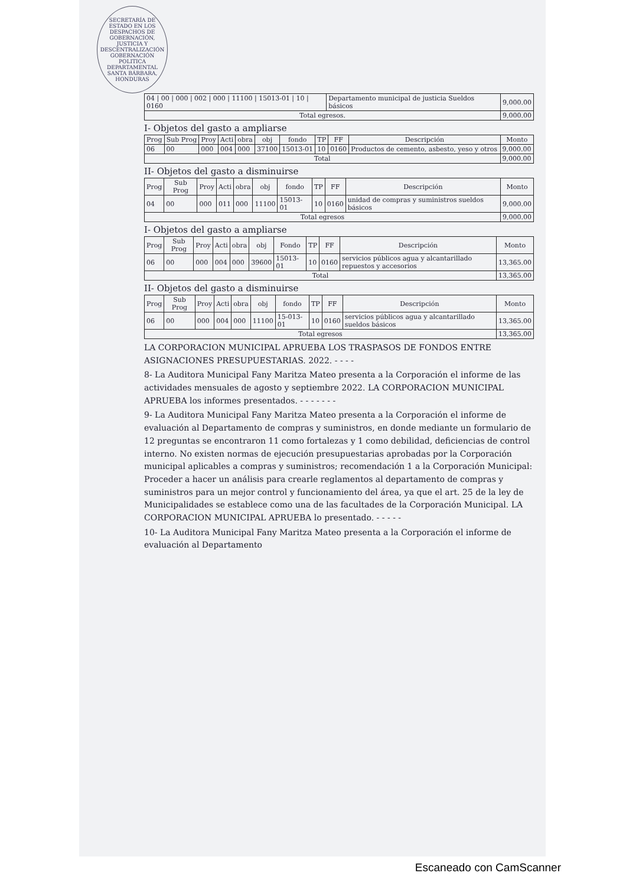SECRETARÍA DE ESTADO EN LOS DESPACHOS DE GOBERNACIÓN, JUSTICIA Y DESCENTRALIZACIÓN GOBERNACIÓN POLITICA DEPARTAMENTAL SANTA BÁRBARA, HONDURAS
| 04 / 00 / 000 / 002 / 000 / 11100 / 15013-01 / 10 / 0160 | Departamento municipal de justicia Sueldos básicos | 9,000.00 |
| Total egresos. | | 9,000.00 |
I- Objetos del gasto a ampliarse
| Prog | Sub Prog | Proy | Acti | obra | obj | fondo | TP | FF | Descripción | Monto |
| --- | --- | --- | --- | --- | --- | --- | --- | --- | --- | --- |
| 06 | 00 | 000 | 004 | 000 | 37100 | 15013-01 | 10 | 0160 | Productos de cemento, asbesto, yeso y otros | 9,000.00 |
| Total | | | | | | | | | | 9,000.00 |
II- Objetos del gasto a disminuirse
| Prog | Sub Prog | Proy | Acti | obra | obj | fondo | TP | FF | Descripción | Monto |
| --- | --- | --- | --- | --- | --- | --- | --- | --- | --- | --- |
| 04 | 00 | 000 | 011 | 000 | 11100 | 15013-01 | 10 | 0160 | unidad de compras y suministros sueldos básicos | 9,000.00 |
| Total egresos | | | | | | | | | | 9,000.00 |
I- Objetos del gasto a ampliarse
| Prog | Sub Prog | Proy | Acti | obra | obj | Fondo | TP | FF | Descripción | Monto |
| --- | --- | --- | --- | --- | --- | --- | --- | --- | --- | --- |
| 06 | 00 | 000 | 004 | 000 | 39600 | 15013-01 | 10 | 0160 | servicios públicos agua y alcantarillado repuestos y accesorios | 13,365.00 |
| Total | | | | | | | | | | 13,365.00 |
II- Objetos del gasto a disminuirse
| Prog | Sub Prog | Proy | Acti | obra | obj | fondo | TP | FF | Descripción | Monto |
| --- | --- | --- | --- | --- | --- | --- | --- | --- | --- | --- |
| 06 | 00 | 000 | 004 | 000 | 11100 | 15-013-01 | 10 | 0160 | servicios públicos agua y alcantarillado sueldos básicos | 13,365.00 |
| Total egresos | | | | | | | | | | 13,365.00 |
LA CORPORACION MUNICIPAL APRUEBA LOS TRASPASOS DE FONDOS ENTRE ASIGNACIONES PRESUPUESTARIAS. 2022. - - - -
8- La Auditora Municipal Fany Maritza Mateo presenta a la Corporación el informe de las actividades mensuales de agosto y septiembre 2022. LA CORPORACION MUNICIPAL APRUEBA los informes presentados. - - - - - - -
9- La Auditora Municipal Fany Maritza Mateo presenta a la Corporación el informe de evaluación al Departamento de compras y suministros, en donde mediante un formulario de 12 preguntas se encontraron 11 como fortalezas y 1 como debilidad, deficiencias de control interno. No existen normas de ejecución presupuestarias aprobadas por la Corporación municipal aplicables a compras y suministros; recomendación 1 a la Corporación Municipal: Proceder a hacer un análisis para crearle reglamentos al departamento de compras y suministros para un mejor control y funcionamiento del área, ya que el art. 25 de la ley de Municipalidades se establece como una de las facultades de la Corporación Municipal. LA CORPORACION MUNICIPAL APRUEBA lo presentado. - - - - -
10- La Auditora Municipal Fany Maritza Mateo presenta a la Corporación el informe de evaluación al Departamento
Escaneado con CamScanner